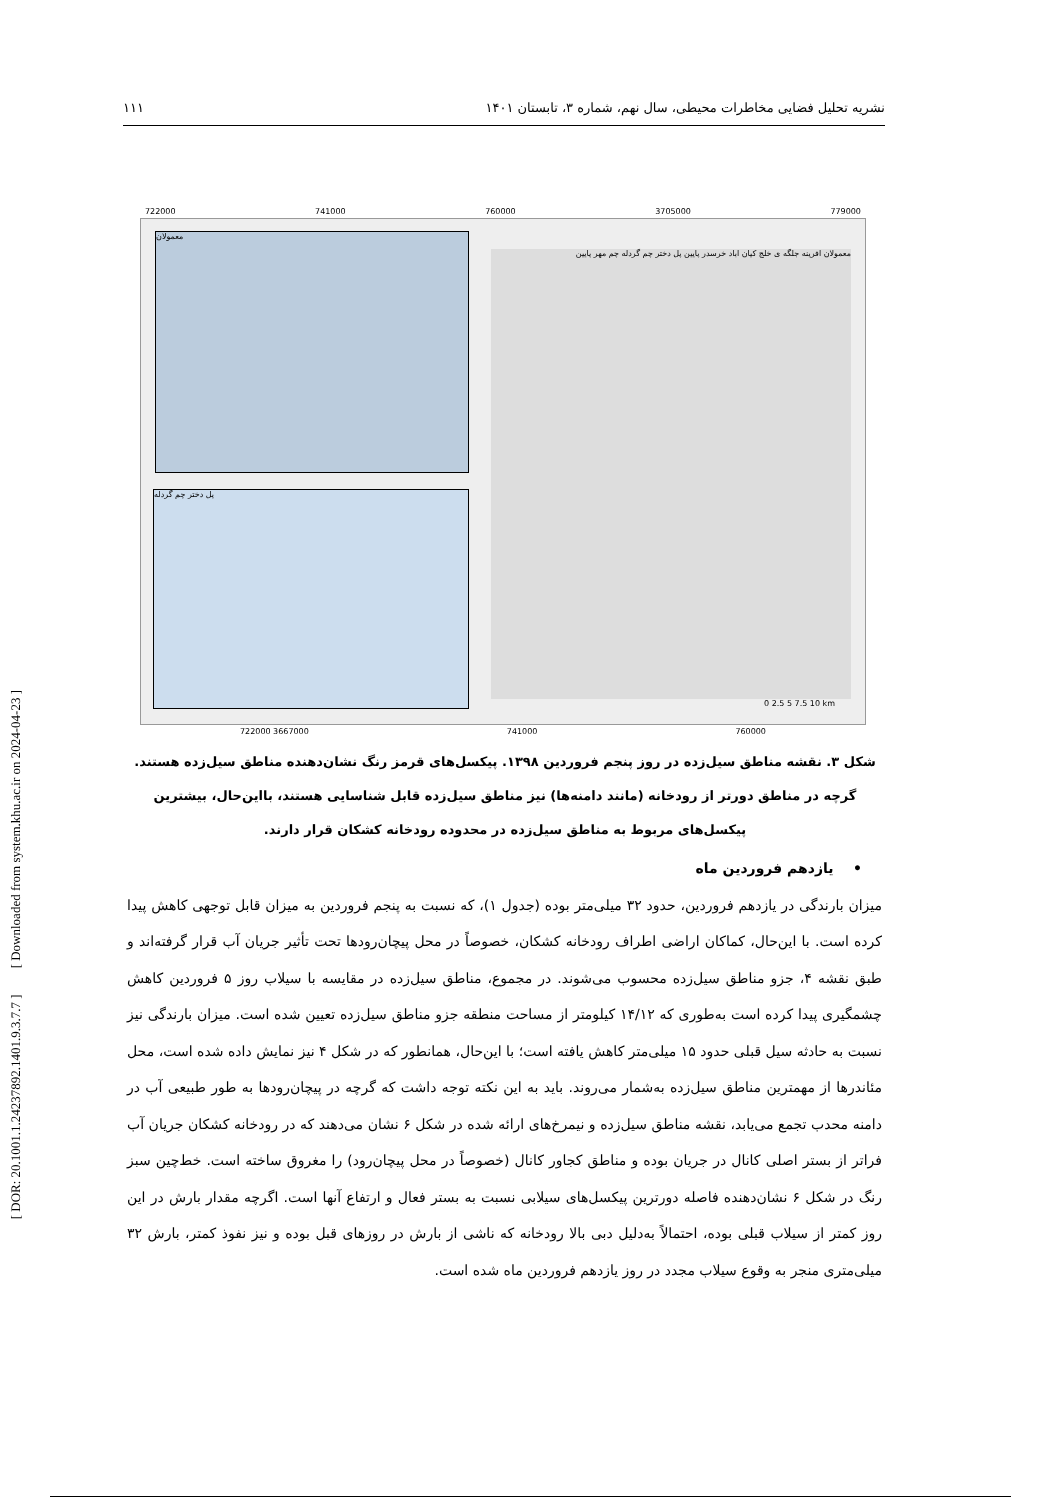[ DOR: 20.1001.1.24237892.1401.9.3.7.7 ] [ Downloaded from system.khu.ac.ir on 2024-04-23 ]
۱۱۱ نشریه تحلیل فضایی مخاطرات محیطی، سال نهم، شماره ۳، تابستان ۱۴۰۱
722000 741000 760000 3705000 779000
معمولان
پل دختر چم گردله
معمولان افرینه جلگه ی خلج کیان اباد خرسدر پایین پل دختر چم گردله چم مهر پایین
0 2.5 5 7.5 10 km
722000 3667000 741000 760000
شکل ۳. نقشه مناطق سیل‌زده در روز پنجم فروردین ۱۳۹۸. پیکسل‌های قرمز رنگ نشان‌دهنده مناطق سیل‌زده هستند. گرچه در مناطق دورتر از رودخانه (مانند دامنه‌ها) نیز مناطق سیل‌زده قابل شناسایی هستند، بااین‌حال، بیشترین پیکسل‌های مربوط به مناطق سیل‌زده در محدوده رودخانه کشکان قرار دارند.
• یازدهم فروردین ماه
میزان بارندگی در یازدهم فروردین، حدود ۳۲ میلی‌متر بوده (جدول ۱)، که نسبت به پنجم فروردین به میزان قابل توجهی کاهش پیدا کرده است. با این‌حال، کماکان اراضی اطراف رودخانه کشکان، خصوصاً در محل پیچان‌رودها تحت تأثیر جریان آب قرار گرفته‌اند و طبق نقشه ۴، جزو مناطق سیل‌زده محسوب می‌شوند. در مجموع، مناطق سیل‌زده در مقایسه با سیلاب روز ۵ فروردین کاهش چشمگیری پیدا کرده است به‌طوری که ۱۴/۱۲ کیلومتر از مساحت منطقه جزو مناطق سیل‌زده تعیین شده است. میزان بارندگی نیز نسبت به حادثه سیل قبلی حدود ۱۵ میلی‌متر کاهش یافته است؛ با این‌حال، همانطور که در شکل ۴ نیز نمایش داده شده است، محل مئاندرها از مهمترین مناطق سیل‌زده به‌شمار می‌روند. باید به این نکته توجه داشت که گرچه در پیچان‌رودها به طور طبیعی آب در دامنه محدب تجمع می‌یابد، نقشه مناطق سیل‌زده و نیمرخ‌های ارائه شده در شکل ۶ نشان می‌دهند که در رودخانه کشکان جریان آب فراتر از بستر اصلی کانال در جریان بوده و مناطق کجاور کانال (خصوصاً در محل پیچان‌رود) را مغروق ساخته است. خط‌چین سبز رنگ در شکل ۶ نشان‌دهنده فاصله دورترین پیکسل‌های سیلابی نسبت به بستر فعال و ارتفاع آنها است. اگرچه مقدار بارش در این روز کمتر از سیلاب قبلی بوده، احتمالاً به‌دلیل دبی بالا رودخانه که ناشی از بارش در روزهای قبل بوده و نیز نفوذ کمتر، بارش ۳۲ میلی‌متری منجر به وقوع سیلاب مجدد در روز یازدهم فروردین ماه شده است.